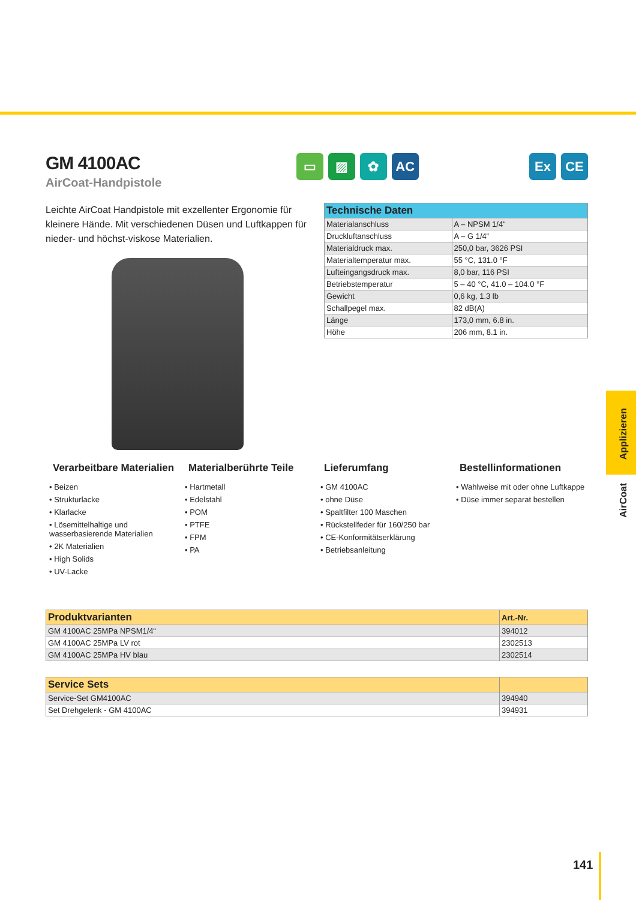GM 4100AC
AirCoat-Handpistole
▭ ▨ ✿ AC Ex CE
Leichte AirCoat Handpistole mit exzellenter Ergonomie für kleinere Hände. Mit verschiedenen Düsen und Luftkappen für nieder- und höchst-viskose Materialien.
| Technische Daten | |
| --- | --- |
| Materialanschluss | A – NPSM 1/4“ |
| Druckluftanschluss | A – G 1/4“ |
| Materialdruck max. | 250,0 bar, 3626 PSI |
| Materialtemperatur max. | 55 °C, 131.0 °F |
| Lufteingangsdruck max. | 8,0 bar, 116 PSI |
| Betriebstemperatur | 5 – 40 °C, 41.0 – 104.0 °F |
| Gewicht | 0,6 kg, 1.3 lb |
| Schallpegel max. | 82 dB(A) |
| Länge | 173,0 mm, 6.8 in. |
| Höhe | 206 mm, 8.1 in. |
Verarbeitbare Materialien
• Beizen
• Strukturlacke
• Klarlacke
• Lösemittelhaltige und wasserbasierende Materialien
• 2K Materialien
• High Solids
• UV-Lacke
Materialberührte Teile
• Hartmetall
• Edelstahl
• POM
• PTFE
• FPM
• PA
Lieferumfang
• GM 4100AC
• ohne Düse
• Spaltfilter 100 Maschen
• Rückstellfeder für 160/250 bar
• CE-Konformitätserklärung
• Betriebsanleitung
Bestellinformationen
• Wahlweise mit oder ohne Luftkappe
• Düse immer separat bestellen
| Produktvarianten | Art.-Nr. |
| --- | --- |
| GM 4100AC 25MPa NPSM1/4“ | 394012 |
| GM 4100AC 25MPa LV rot | 2302513 |
| GM 4100AC 25MPa HV blau | 2302514 |
| Service Sets | |
| --- | --- |
| Service-Set GM4100AC | 394940 |
| Set Drehgelenk - GM 4100AC | 394931 |
Applizieren
AirCoat
141